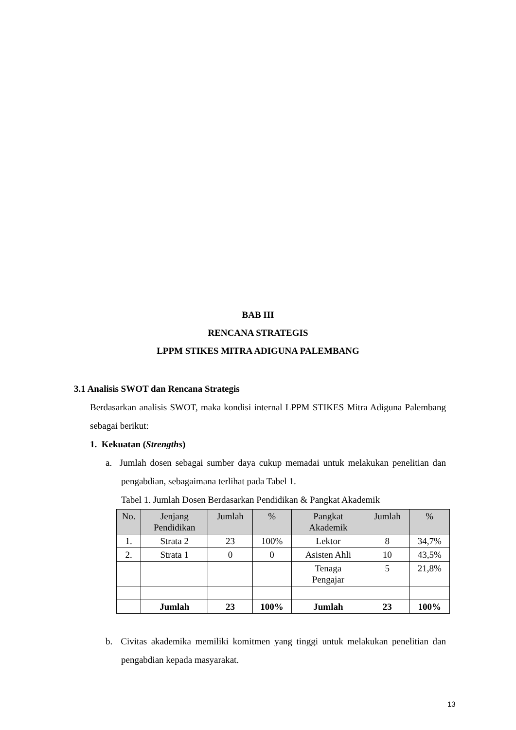BAB III
RENCANA STRATEGIS
LPPM STIKES MITRA ADIGUNA PALEMBANG
3.1 Analisis SWOT dan Rencana Strategis
Berdasarkan analisis SWOT, maka kondisi internal LPPM STIKES Mitra Adiguna Palembang sebagai berikut:
1. Kekuatan (Strengths)
a. Jumlah dosen sebagai sumber daya cukup memadai untuk melakukan penelitian dan pengabdian, sebagaimana terlihat pada Tabel 1.
Tabel 1. Jumlah Dosen Berdasarkan Pendidikan & Pangkat Akademik
| No. | Jenjang Pendidikan | Jumlah | % | Pangkat Akademik | Jumlah | % |
| --- | --- | --- | --- | --- | --- | --- |
| 1. | Strata 2 | 23 | 100% | Lektor | 8 | 34,7% |
| 2. | Strata 1 | 0 | 0 | Asisten Ahli | 10 | 43,5% |
| | | | | Tenaga Pengajar | 5 | 21,8% |
| | Jumlah | 23 | 100% | Jumlah | 23 | 100% |
b. Civitas akademika memiliki komitmen yang tinggi untuk melakukan penelitian dan pengabdian kepada masyarakat.
13